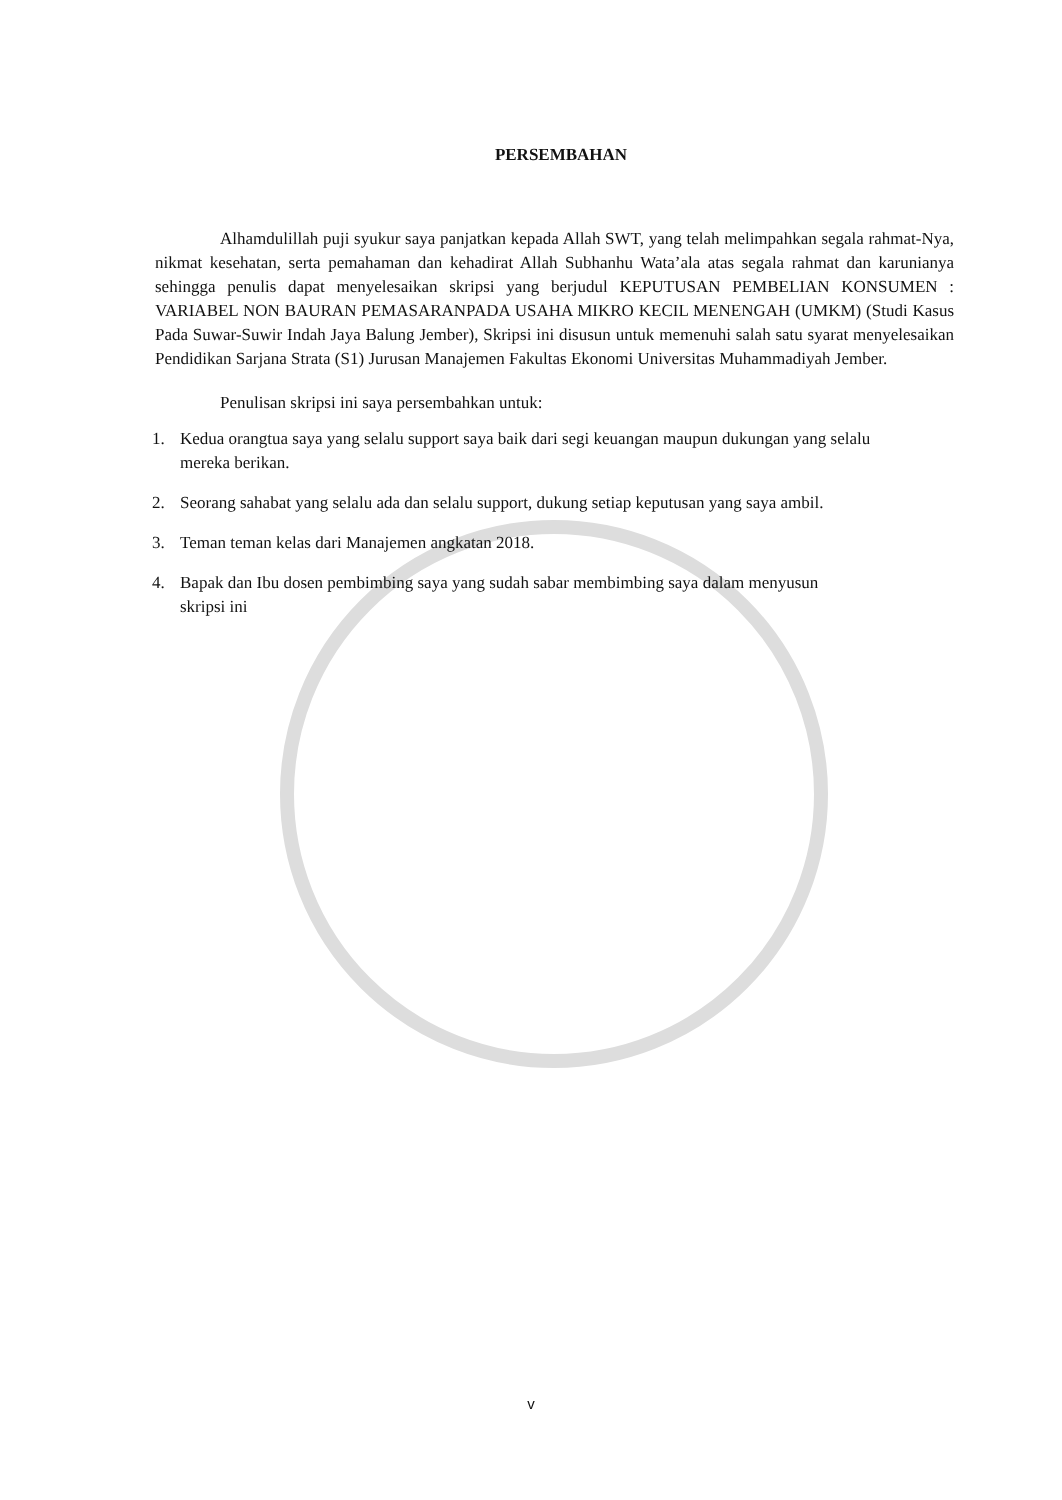PERSEMBAHAN
Alhamdulillah puji syukur saya panjatkan kepada Allah SWT, yang telah melimpahkan segala rahmat-Nya, nikmat kesehatan, serta pemahaman dan kehadirat Allah Subhanhu Wata’ala atas segala rahmat dan karunianya sehingga penulis dapat menyelesaikan skripsi yang berjudul KEPUTUSAN PEMBELIAN KONSUMEN : VARIABEL NON BAURAN PEMASARANPADA USAHA MIKRO KECIL MENENGAH (UMKM) (Studi Kasus Pada Suwar-Suwir Indah Jaya Balung Jember), Skripsi ini disusun untuk memenuhi salah satu syarat menyelesaikan Pendidikan Sarjana Strata (S1) Jurusan Manajemen Fakultas Ekonomi Universitas Muhammadiyah Jember.
Penulisan skripsi ini saya persembahkan untuk:
1. Kedua orangtua saya yang selalu support saya baik dari segi keuangan maupun dukungan yang selalu mereka berikan.
2. Seorang sahabat yang selalu ada dan selalu support, dukung setiap keputusan yang saya ambil.
3. Teman teman kelas dari Manajemen angkatan 2018.
4. Bapak dan Ibu dosen pembimbing saya yang sudah sabar membimbing saya dalam menyusun skripsi ini
v